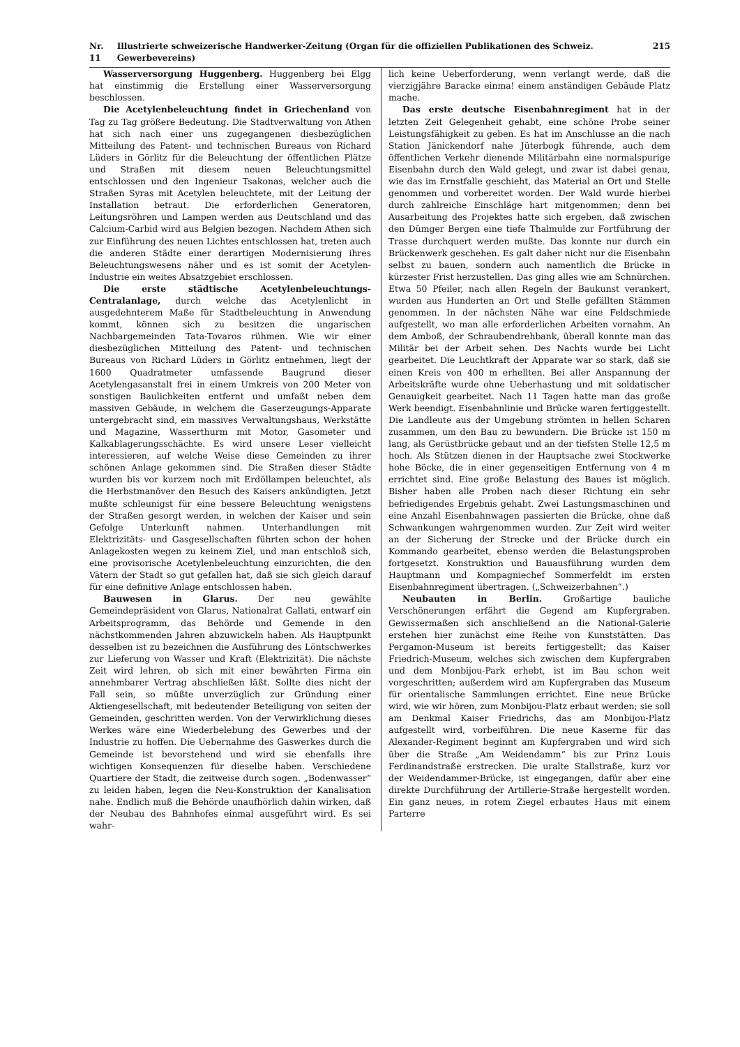Nr. 11 Illustrierte schweizerische Handwerker-Zeitung (Organ für die offiziellen Publikationen des Schweiz. Gewerbevereins) 215
Wasserversorgung Huggenberg. Huggenberg bei Elgg hat einstimmig die Erstellung einer Wasserversorgung beschlossen.
Die Acetylenbeleuchtung findet in Griechenland von Tag zu Tag größere Bedeutung. Die Stadtverwaltung von Athen hat sich nach einer uns zugegangenen diesbezüglichen Mitteilung des Patent- und technischen Bureaus von Richard Lüders in Görlitz für die Beleuchtung der öffentlichen Plätze und Straßen mit diesem neuen Beleuchtungsmittel entschlossen und den Ingenieur Tsakonas, welcher auch die Straßen Syras mit Acetylen beleuchtete, mit der Leitung der Installation betraut. Die erforderlichen Generatoren, Leitungsröhren und Lampen werden aus Deutschland und das Calcium-Carbid wird aus Belgien bezogen. Nachdem Athen sich zur Einführung des neuen Lichtes entschlossen hat, treten auch die anderen Städte einer derartigen Modernisierung ihres Beleuchtungswesens näher und es ist somit der Acetylen-Industrie ein weites Absatzgebiet erschlossen.
Die erste städtische Acetylenbeleuchtungs-Centralanlage, durch welche das Acetylenlicht in ausgedehnterem Maße für Stadtbeleuchtung in Anwendung kommt, können sich zu besitzen die ungarischen Nachbargemeinden Tata-Tovaros rühmen. Wie wir einer diesbezüglichen Mitteilung des Patent- und technischen Bureaus von Richard Lüders in Görlitz entnehmen, liegt der 1600 Quadratmeter umfassende Baugrund dieser Acetylengasanstalt frei in einem Umkreis von 200 Meter von sonstigen Baulichkeiten entfernt und umfaßt neben dem massiven Gebäude, in welchem die Gaserzeugungs-Apparate untergebracht sind, ein massives Verwaltungshaus, Werkstätte und Magazine, Wasserthurm mit Motor, Gasometer und Kalkablagerungsschächte. Es wird unsere Leser vielleicht interessieren, auf welche Weise diese Gemeinden zu ihrer schönen Anlage gekommen sind. Die Straßen dieser Städte wurden bis vor kurzem noch mit Erdöllampen beleuchtet, als die Herbstmanöver den Besuch des Kaisers ankündigten. Jetzt mußte schleunigst für eine bessere Beleuchtung wenigstens der Straßen gesorgt werden, in welchen der Kaiser und sein Gefolge Unterkunft nahmen. Unterhandlungen mit Elektrizitäts- und Gasgesellschaften führten schon der hohen Anlagekosten wegen zu keinem Ziel, und man entschloß sich, eine provisorische Acetylenbeleuchtung einzurichten, die den Vätern der Stadt so gut gefallen hat, daß sie sich gleich darauf für eine definitive Anlage entschlossen haben.
Bauwesen in Glarus. Der neu gewählte Gemeindepräsident von Glarus, Nationalrat Gallati, entwarf ein Arbeitsprogramm, das Behörde und Gemende in den nächstkommenden Jahren abzuwickeln haben. Als Hauptpunkt desselben ist zu bezeichnen die Ausführung des Löntschwerkes zur Lieferung von Wasser und Kraft (Elektrizität). Die nächste Zeit wird lehren, ob sich mit einer bewährten Firma ein annehmbarer Vertrag abschließen läßt. Sollte dies nicht der Fall sein, so müßte unverzüglich zur Gründung einer Aktiengesellschaft, mit bedeutender Beteiligung von seiten der Gemeinden, geschritten werden. Von der Verwirklichung dieses Werkes wäre eine Wiederbelebung des Gewerbes und der Industrie zu hoffen. Die Uebernahme des Gaswerkes durch die Gemeinde ist bevorstehend und wird sie ebenfalls ihre wichtigen Konsequenzen für dieselbe haben. Verschiedene Quartiere der Stadt, die zeitweise durch sogen. „Bodenwasser“ zu leiden haben, legen die Neu-Konstruktion der Kanalisation nahe. Endlich muß die Behörde unaufhörlich dahin wirken, daß der Neubau des Bahnhofes einmal ausgeführt wird. Es sei wahr-
lich keine Ueberforderung, wenn verlangt werde, daß die vierzigjähre Baracke einma! einem anständigen Gebäude Platz mache.
Das erste deutsche Eisenbahnregiment hat in der letzten Zeit Gelegenheit gehabt, eine schöne Probe seiner Leistungsfähigkeit zu geben. Es hat im Anschlusse an die nach Station Jänickendorf nahe Jüterbogk führende, auch dem öffentlichen Verkehr dienende Militärbahn eine normalspurige Eisenbahn durch den Wald gelegt, und zwar ist dabei genau, wie das im Ernstfalle geschieht, das Material an Ort und Stelle genommen und vorbereitet worden. Der Wald wurde hierbei durch zahlreiche Einschläge hart mitgenommen; denn bei Ausarbeitung des Projektes hatte sich ergeben, daß zwischen den Dümger Bergen eine tiefe Thalmulde zur Fortführung der Trasse durchquert werden mußte. Das konnte nur durch ein Brückenwerk geschehen. Es galt daher nicht nur die Eisenbahn selbst zu bauen, sondern auch namentlich die Brücke in kürzester Frist herzustellen. Das ging alles wie am Schnürchen. Etwa 50 Pfeiler, nach allen Regeln der Baukunst verankert, wurden aus Hunderten an Ort und Stelle gefällten Stämmen genommen. In der nächsten Nähe war eine Feldschmiede aufgestellt, wo man alle erforderlichen Arbeiten vornahm. An dem Amboß, der Schraubendrehbank, überall konnte man das Militär bei der Arbeit sehen. Des Nachts wurde bei Licht gearbeitet. Die Leuchtkraft der Apparate war so stark, daß sie einen Kreis von 400 m erhellten. Bei aller Anspannung der Arbeitskräfte wurde ohne Ueberhastung und mit soldatischer Genauigkeit gearbeitet. Nach 11 Tagen hatte man das große Werk beendigt. Eisenbahnlinie und Brücke waren fertiggestellt. Die Landleute aus der Umgebung strömten in hellen Scharen zusammen, um den Bau zu bewundern. Die Brücke ist 150 m lang, als Gerüstbrücke gebaut und an der tiefsten Stelle 12,5 m hoch. Als Stützen dienen in der Hauptsache zwei Stockwerke hohe Böcke, die in einer gegenseitigen Entfernung von 4 m errichtet sind. Eine große Belastung des Baues ist möglich. Bisher haben alle Proben nach dieser Richtung ein sehr befriedigendes Ergebnis gehabt. Zwei Lastungsmaschinen und eine Anzahl Eisenbahnwagen passierten die Brücke, ohne daß Schwankungen wahrgenommen wurden. Zur Zeit wird weiter an der Sicherung der Strecke und der Brücke durch ein Kommando gearbeitet, ebenso werden die Belastungsproben fortgesetzt. Konstruktion und Bauausführung wurden dem Hauptmann und Kompagniechef Sommerfeldt im ersten Eisenbahnregiment übertragen. („Schweizerbahnen“.)
Neubauten in Berlin. Großartige bauliche Verschönerungen erfährt die Gegend am Kupfergraben. Gewissermaßen sich anschließend an die National-Galerie erstehen hier zunächst eine Reihe von Kunststätten. Das Pergamon-Museum ist bereits fertiggestellt; das Kaiser Friedrich-Museum, welches sich zwischen dem Kupfergraben und dem Monbijou-Park erhebt, ist im Bau schon weit vorgeschritten; außerdem wird am Kupfergraben das Museum für orientalische Sammlungen errichtet. Eine neue Brücke wird, wie wir hören, zum Monbijou-Platz erbaut werden; sie soll am Denkmal Kaiser Friedrichs, das am Monbijou-Platz aufgestellt wird, vorbeiführen. Die neue Kaserne für das Alexander-Regiment beginnt am Kupfergraben und wird sich über die Straße „Am Weidendamm“ bis zur Prinz Louis Ferdinandstraße erstrecken. Die uralte Stallstraße, kurz vor der Weidendammer-Brücke, ist eingegangen, dafür aber eine direkte Durchführung der Artillerie-Straße hergestellt worden. Ein ganz neues, in rotem Ziegel erbautes Haus mit einem Parterre